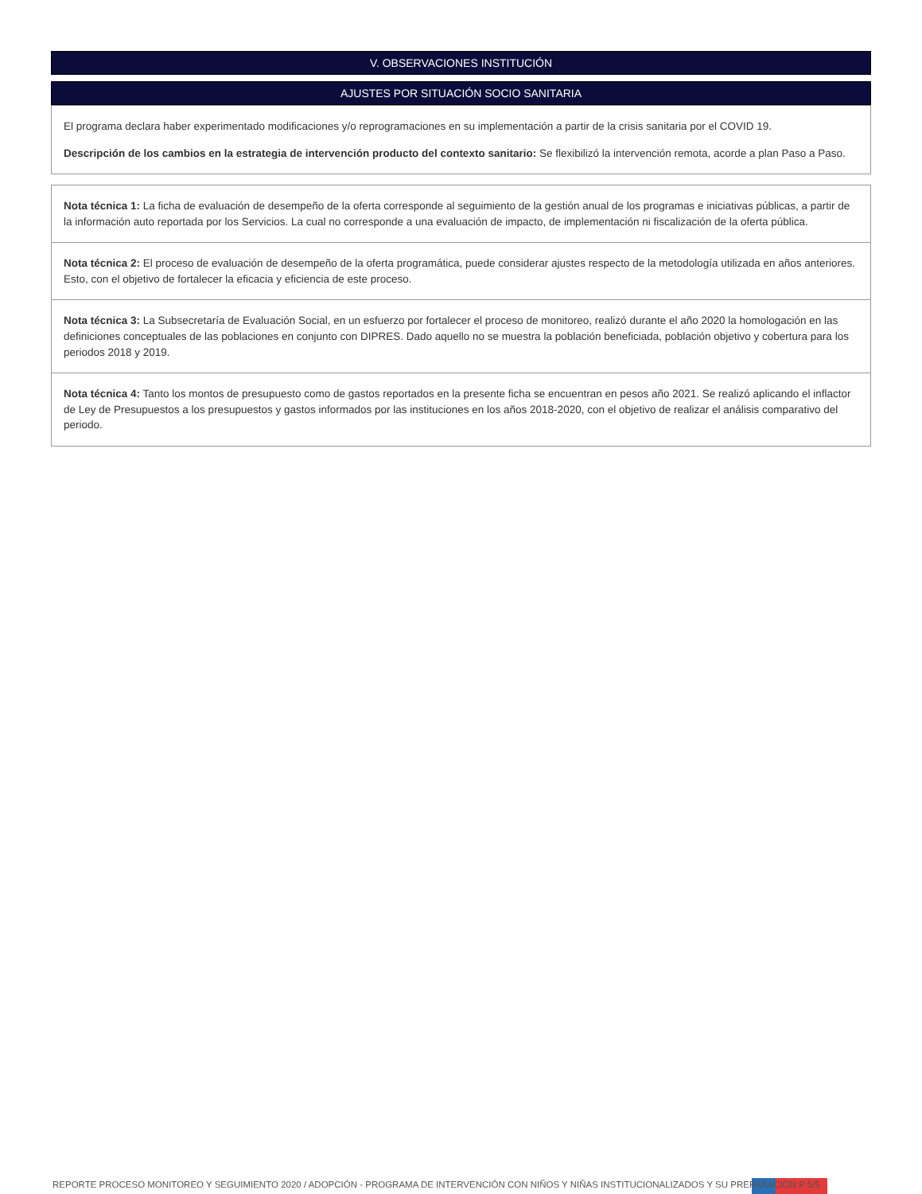V. OBSERVACIONES INSTITUCIÓN
AJUSTES POR SITUACIÓN SOCIO SANITARIA
El programa declara haber experimentado modificaciones y/o reprogramaciones en su implementación a partir de la crisis sanitaria por el COVID 19.
Descripción de los cambios en la estrategia de intervención producto del contexto sanitario: Se flexibilizó la intervención remota, acorde a plan Paso a Paso.
Nota técnica 1: La ficha de evaluación de desempeño de la oferta corresponde al seguimiento de la gestión anual de los programas e iniciativas públicas, a partir de la información auto reportada por los Servicios. La cual no corresponde a una evaluación de impacto, de implementación ni fiscalización de la oferta pública.
Nota técnica 2: El proceso de evaluación de desempeño de la oferta programática, puede considerar ajustes respecto de la metodología utilizada en años anteriores. Esto, con el objetivo de fortalecer la eficacia y eficiencia de este proceso.
Nota técnica 3: La Subsecretaría de Evaluación Social, en un esfuerzo por fortalecer el proceso de monitoreo, realizó durante el año 2020 la homologación en las definiciones conceptuales de las poblaciones en conjunto con DIPRES. Dado aquello no se muestra la población beneficiada, población objetivo y cobertura para los periodos 2018 y 2019.
Nota técnica 4: Tanto los montos de presupuesto como de gastos reportados en la presente ficha se encuentran en pesos año 2021. Se realizó aplicando el inflactor de Ley de Presupuestos a los presupuestos y gastos informados por las instituciones en los años 2018-2020, con el objetivo de realizar el análisis comparativo del periodo.
REPORTE PROCESO MONITOREO Y SEGUIMIENTO 2020 / ADOPCIÓN - PROGRAMA DE INTERVENCIÓN CON NIÑOS Y NIÑAS INSTITUCIONALIZADOS Y SU PREPARACIÓN P 5/5